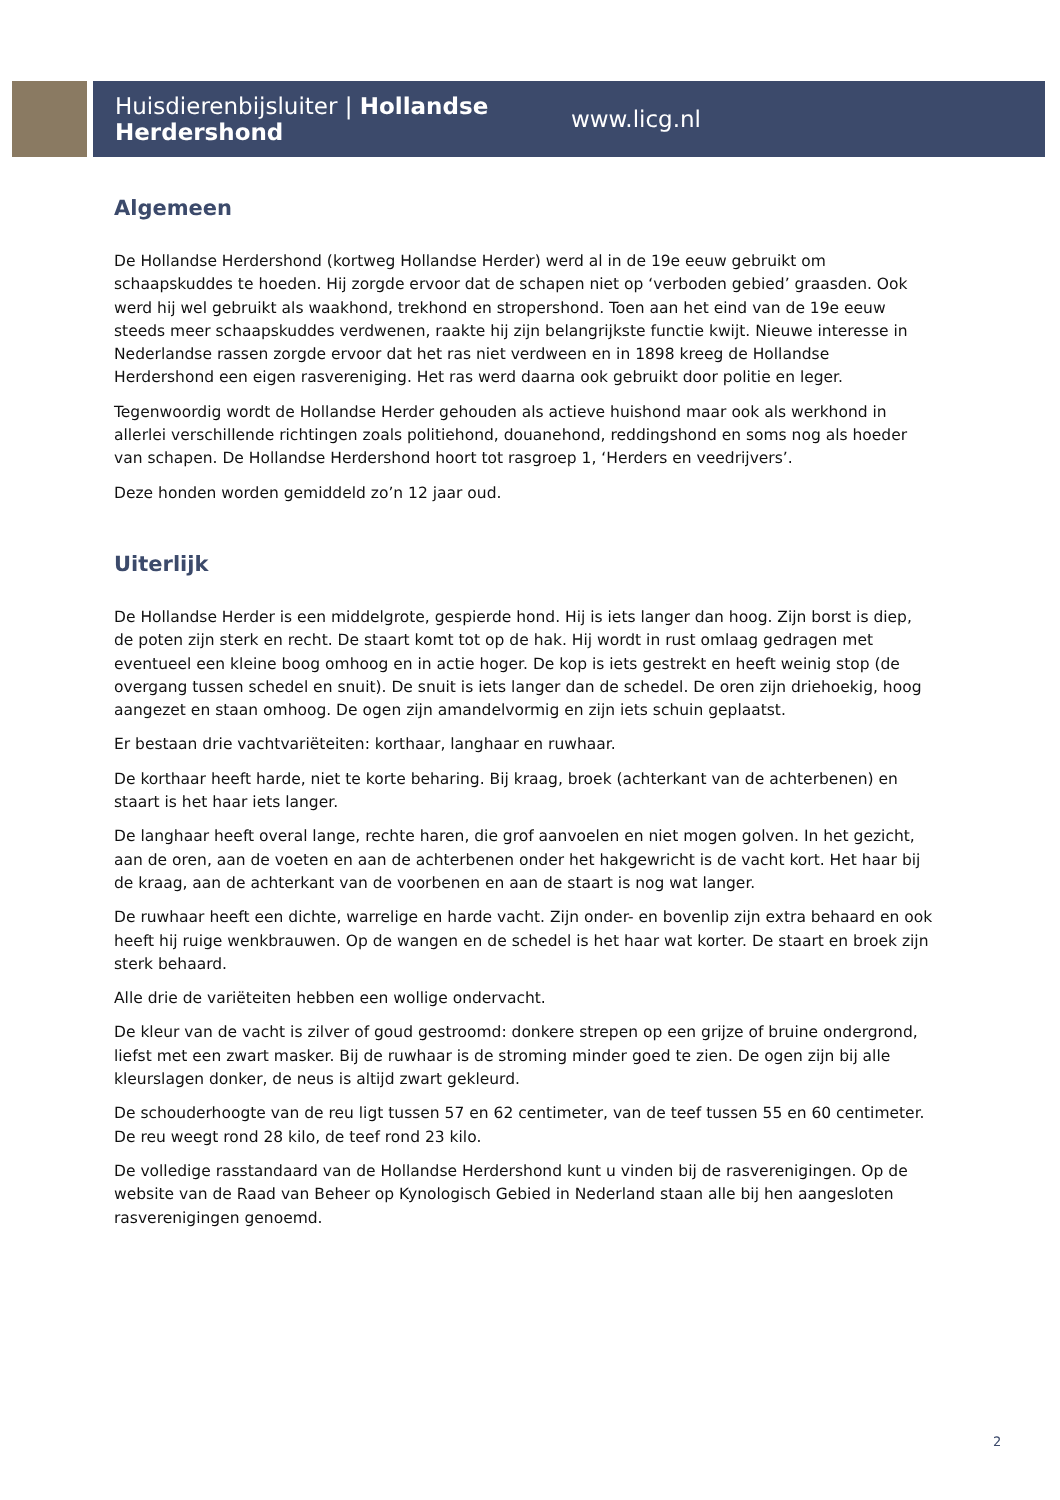Huisdierenbijsluiter | Hollandse Herdershond www.licg.nl
Algemeen
De Hollandse Herdershond (kortweg Hollandse Herder) werd al in de 19e eeuw gebruikt om schaapskuddes te hoeden. Hij zorgde ervoor dat de schapen niet op ‘verboden gebied’ graasden. Ook werd hij wel gebruikt als waakhond, trekhond en stropershond. Toen aan het eind van de 19e eeuw steeds meer schaapskuddes verdwenen, raakte hij zijn belangrijkste functie kwijt. Nieuwe interesse in Nederlandse rassen zorgde ervoor dat het ras niet verdween en in 1898 kreeg de Hollandse Herdershond een eigen rasvereniging. Het ras werd daarna ook gebruikt door politie en leger.
Tegenwoordig wordt de Hollandse Herder gehouden als actieve huishond maar ook als werkhond in allerlei verschillende richtingen zoals politiehond, douanehond, reddingshond en soms nog als hoeder van schapen. De Hollandse Herdershond hoort tot rasgroep 1, ‘Herders en veedrijvers’.
Deze honden worden gemiddeld zo’n 12 jaar oud.
Uiterlijk
De Hollandse Herder is een middelgrote, gespierde hond. Hij is iets langer dan hoog. Zijn borst is diep, de poten zijn sterk en recht. De staart komt tot op de hak. Hij wordt in rust omlaag gedragen met eventueel een kleine boog omhoog en in actie hoger. De kop is iets gestrekt en heeft weinig stop (de overgang tussen schedel en snuit). De snuit is iets langer dan de schedel. De oren zijn driehoekig, hoog aangezet en staan omhoog. De ogen zijn amandelvormig en zijn iets schuin geplaatst.
Er bestaan drie vachtvariëteiten: korthaar, langhaar en ruwhaar.
De korthaar heeft harde, niet te korte beharing. Bij kraag, broek (achterkant van de achterbenen) en staart is het haar iets langer.
De langhaar heeft overal lange, rechte haren, die grof aanvoelen en niet mogen golven. In het gezicht, aan de oren, aan de voeten en aan de achterbenen onder het hakgewricht is de vacht kort. Het haar bij de kraag, aan de achterkant van de voorbenen en aan de staart is nog wat langer.
De ruwhaar heeft een dichte, warrelige en harde vacht. Zijn onder- en bovenlip zijn extra behaard en ook heeft hij ruige wenkbrauwen. Op de wangen en de schedel is het haar wat korter. De staart en broek zijn sterk behaard.
Alle drie de variëteiten hebben een wollige ondervacht.
De kleur van de vacht is zilver of goud gestroomd: donkere strepen op een grijze of bruine ondergrond, liefst met een zwart masker. Bij de ruwhaar is de stroming minder goed te zien. De ogen zijn bij alle kleurslagen donker, de neus is altijd zwart gekleurd.
De schouderhoogte van de reu ligt tussen 57 en 62 centimeter, van de teef tussen 55 en 60 centimeter. De reu weegt rond 28 kilo, de teef rond 23 kilo.
De volledige rasstandaard van de Hollandse Herdershond kunt u vinden bij de rasverenigingen. Op de website van de Raad van Beheer op Kynologisch Gebied in Nederland staan alle bij hen aangesloten rasverenigingen genoemd.
2